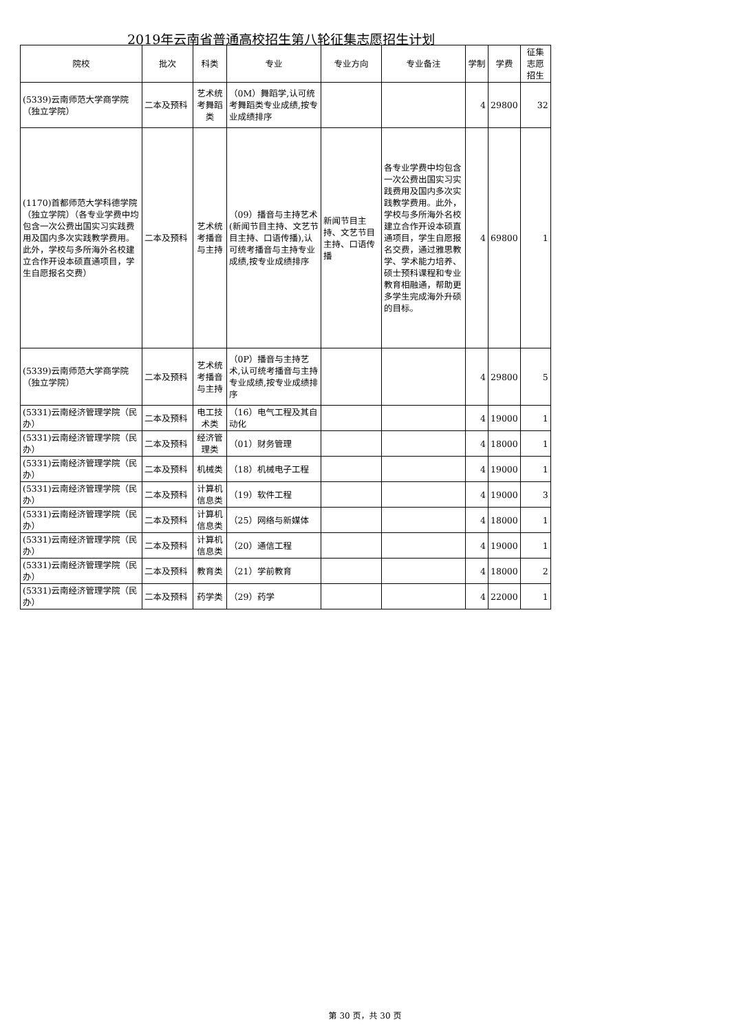2019年云南省普通高校招生第八轮征集志愿招生计划
| 院校 | 批次 | 科类 | 专业 | 专业方向 | 专业备注 | 学制 | 学费 | 征集志愿招生 |
| --- | --- | --- | --- | --- | --- | --- | --- | --- |
| (5339)云南师范大学商学院（独立学院） | 二本及预科 | 艺术统考舞蹈类 | （0M）舞蹈学,认可统考舞蹈类专业成绩,按专业成绩排序 | | | 4 | 29800 | 32 |
| (1170)首都师范大学科德学院（独立学院）（各专业学费中均包含一次公费出国实习实践费用及国内多次实践教学费用。此外，学校与多所海外名校建立合作开设本硕直通项目，学生自愿报名交费） | 二本及预科 | 艺术统考播音与主持 | （09）播音与主持艺术(新闻节目主持、文艺节目主持、口语传播),认可统考播音与主持专业成绩,按专业成绩排序 | 新闻节目主持、文艺节目主持、口语传播 | 各专业学费中均包含一次公费出国实习实践费用及国内多次实践教学费用。此外，学校与多所海外名校建立合作开设本硕直通项目，学生自愿报名交费，通过雅思教学、学术能力培养、硕士预科课程和专业教育相融通，帮助更多学生完成海外升硕的目标。 | 4 | 69800 | 1 |
| (5339)云南师范大学商学院（独立学院） | 二本及预科 | 艺术统考播音与主持 | （0P）播音与主持艺术,认可统考播音与主持专业成绩,按专业成绩排序 | | | 4 | 29800 | 5 |
| (5331)云南经济管理学院（民办） | 二本及预科 | 电工技术类 | （16）电气工程及其自动化 | | | 4 | 19000 | 1 |
| (5331)云南经济管理学院（民办） | 二本及预科 | 经济管理类 | （01）财务管理 | | | 4 | 18000 | 1 |
| (5331)云南经济管理学院（民办） | 二本及预科 | 机械类 | （18）机械电子工程 | | | 4 | 19000 | 1 |
| (5331)云南经济管理学院（民办） | 二本及预科 | 计算机信息类 | （19）软件工程 | | | 4 | 19000 | 3 |
| (5331)云南经济管理学院（民办） | 二本及预科 | 计算机信息类 | （25）网络与新媒体 | | | 4 | 18000 | 1 |
| (5331)云南经济管理学院（民办） | 二本及预科 | 计算机信息类 | （20）通信工程 | | | 4 | 19000 | 1 |
| (5331)云南经济管理学院（民办） | 二本及预科 | 教育类 | （21）学前教育 | | | 4 | 18000 | 2 |
| (5331)云南经济管理学院（民办） | 二本及预科 | 药学类 | （29）药学 | | | 4 | 22000 | 1 |
第 30 页，共 30 页